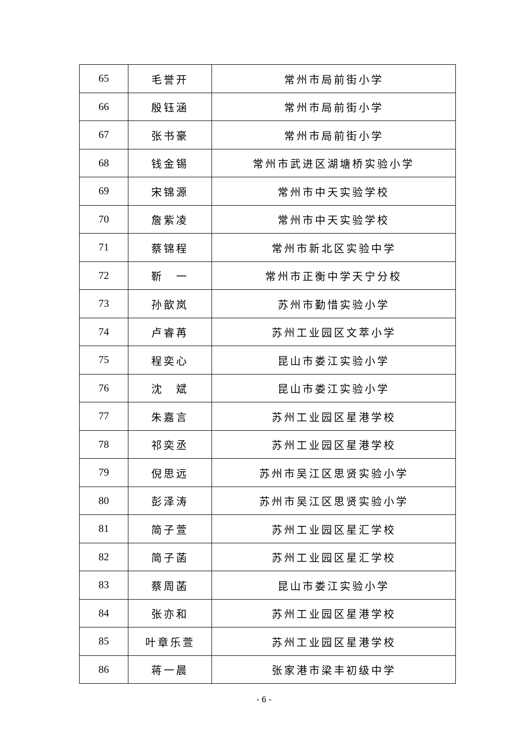| 65 | 毛誉开 | 常州市局前街小学 |
| 66 | 殷钰涵 | 常州市局前街小学 |
| 67 | 张书豪 | 常州市局前街小学 |
| 68 | 钱金锡 | 常州市武进区湖塘桥实验小学 |
| 69 | 宋锦源 | 常州市中天实验学校 |
| 70 | 詹紫凌 | 常州市中天实验学校 |
| 71 | 蔡锦程 | 常州市新北区实验中学 |
| 72 | 靳 一 | 常州市正衡中学天宁分校 |
| 73 | 孙歆岚 | 苏州市勤惜实验小学 |
| 74 | 卢睿苒 | 苏州工业园区文萃小学 |
| 75 | 程奕心 | 昆山市娄江实验小学 |
| 76 | 沈 斌 | 昆山市娄江实验小学 |
| 77 | 朱嘉言 | 苏州工业园区星港学校 |
| 78 | 祁奕丞 | 苏州工业园区星港学校 |
| 79 | 倪思远 | 苏州市吴江区思贤实验小学 |
| 80 | 彭泽涛 | 苏州市吴江区思贤实验小学 |
| 81 | 简子萱 | 苏州工业园区星汇学校 |
| 82 | 简子菡 | 苏州工业园区星汇学校 |
| 83 | 蔡周菡 | 昆山市娄江实验小学 |
| 84 | 张亦和 | 苏州工业园区星港学校 |
| 85 | 叶章乐萱 | 苏州工业园区星港学校 |
| 86 | 蒋一晨 | 张家港市梁丰初级中学 |
- 6 -